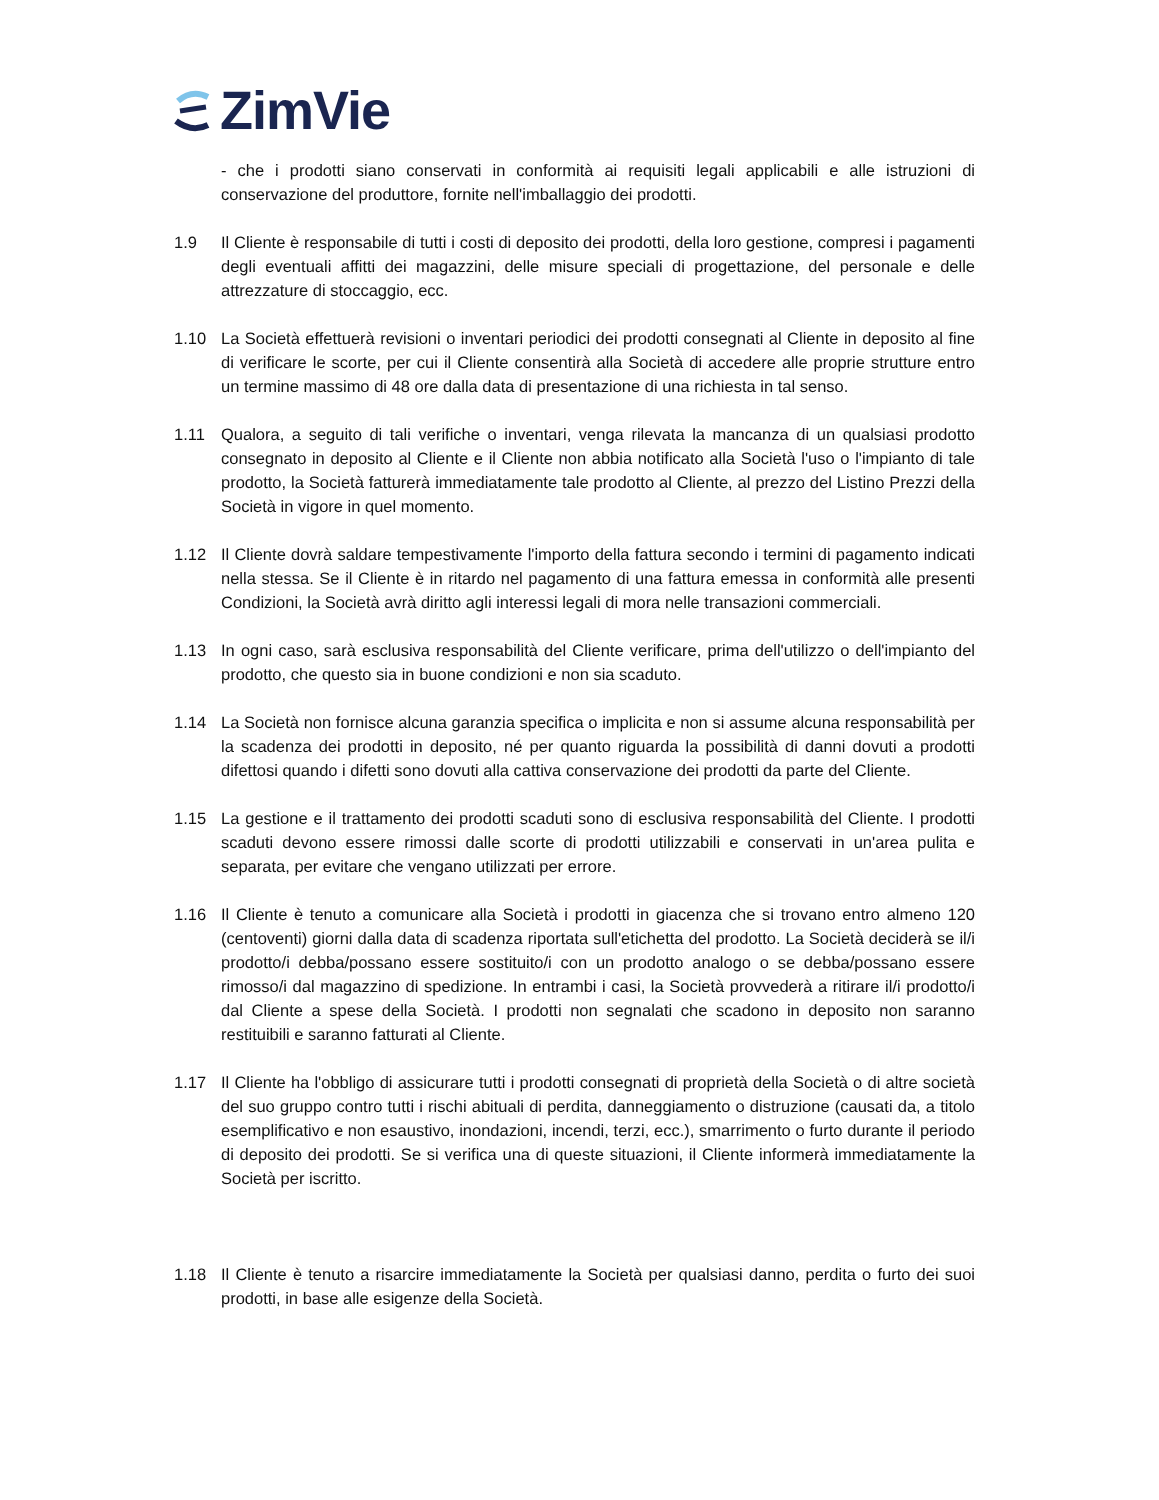ZimVie
- che i prodotti siano conservati in conformità ai requisiti legali applicabili e alle istruzioni di conservazione del produttore, fornite nell'imballaggio dei prodotti.
1.9 Il Cliente è responsabile di tutti i costi di deposito dei prodotti, della loro gestione, compresi i pagamenti degli eventuali affitti dei magazzini, delle misure speciali di progettazione, del personale e delle attrezzature di stoccaggio, ecc.
1.10 La Società effettuerà revisioni o inventari periodici dei prodotti consegnati al Cliente in deposito al fine di verificare le scorte, per cui il Cliente consentirà alla Società di accedere alle proprie strutture entro un termine massimo di 48 ore dalla data di presentazione di una richiesta in tal senso.
1.11 Qualora, a seguito di tali verifiche o inventari, venga rilevata la mancanza di un qualsiasi prodotto consegnato in deposito al Cliente e il Cliente non abbia notificato alla Società l'uso o l'impianto di tale prodotto, la Società fatturerà immediatamente tale prodotto al Cliente, al prezzo del Listino Prezzi della Società in vigore in quel momento.
1.12 Il Cliente dovrà saldare tempestivamente l'importo della fattura secondo i termini di pagamento indicati nella stessa. Se il Cliente è in ritardo nel pagamento di una fattura emessa in conformità alle presenti Condizioni, la Società avrà diritto agli interessi legali di mora nelle transazioni commerciali.
1.13 In ogni caso, sarà esclusiva responsabilità del Cliente verificare, prima dell'utilizzo o dell'impianto del prodotto, che questo sia in buone condizioni e non sia scaduto.
1.14 La Società non fornisce alcuna garanzia specifica o implicita e non si assume alcuna responsabilità per la scadenza dei prodotti in deposito, né per quanto riguarda la possibilità di danni dovuti a prodotti difettosi quando i difetti sono dovuti alla cattiva conservazione dei prodotti da parte del Cliente.
1.15 La gestione e il trattamento dei prodotti scaduti sono di esclusiva responsabilità del Cliente. I prodotti scaduti devono essere rimossi dalle scorte di prodotti utilizzabili e conservati in un'area pulita e separata, per evitare che vengano utilizzati per errore.
1.16 Il Cliente è tenuto a comunicare alla Società i prodotti in giacenza che si trovano entro almeno 120 (centoventi) giorni dalla data di scadenza riportata sull'etichetta del prodotto. La Società deciderà se il/i prodotto/i debba/possano essere sostituito/i con un prodotto analogo o se debba/possano essere rimosso/i dal magazzino di spedizione. In entrambi i casi, la Società provvederà a ritirare il/i prodotto/i dal Cliente a spese della Società. I prodotti non segnalati che scadono in deposito non saranno restituibili e saranno fatturati al Cliente.
1.17 Il Cliente ha l'obbligo di assicurare tutti i prodotti consegnati di proprietà della Società o di altre società del suo gruppo contro tutti i rischi abituali di perdita, danneggiamento o distruzione (causati da, a titolo esemplificativo e non esaustivo, inondazioni, incendi, terzi, ecc.), smarrimento o furto durante il periodo di deposito dei prodotti. Se si verifica una di queste situazioni, il Cliente informerà immediatamente la Società per iscritto.
1.18 Il Cliente è tenuto a risarcire immediatamente la Società per qualsiasi danno, perdita o furto dei suoi prodotti, in base alle esigenze della Società.